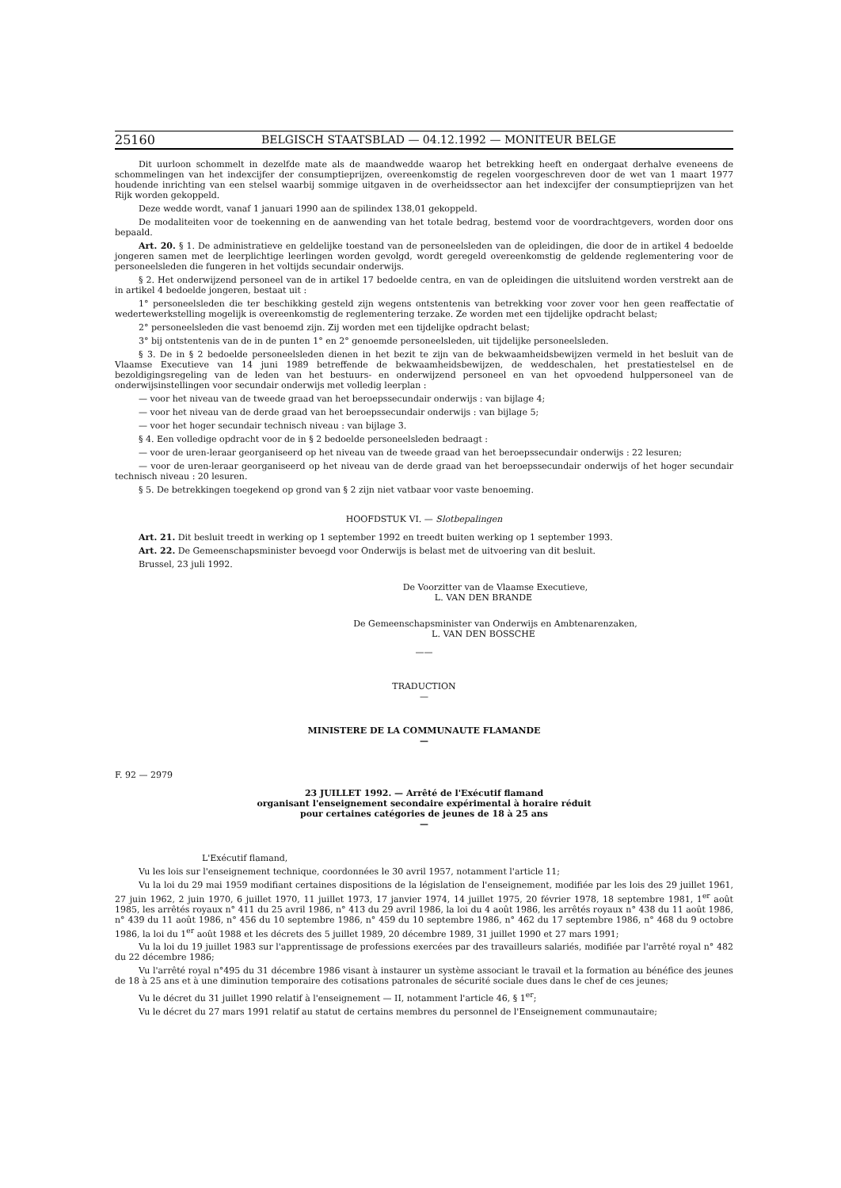25160 BELGISCH STAATSBLAD — 04.12.1992 — MONITEUR BELGE
Dit uurloon schommelt in dezelfde mate als de maandwedde waarop het betrekking heeft en ondergaat derhalve eveneens de schommelingen van het indexcijfer der consumptieprijzen, overeenkomstig de regelen voorgeschreven door de wet van 1 maart 1977 houdende inrichting van een stelsel waarbij sommige uitgaven in de overheidssector aan het indexcijfer der consumptieprijzen van het Rijk worden gekoppeld.
Deze wedde wordt, vanaf 1 januari 1990 aan de spilindex 138,01 gekoppeld.
De modaliteiten voor de toekenning en de aanwending van het totale bedrag, bestemd voor de voordrachtgevers, worden door ons bepaald.
Art. 20. § 1. De administratieve en geldelijke toestand van de personeelsleden van de opleidingen, die door de in artikel 4 bedoelde jongeren samen met de leerplichtige leerlingen worden gevolgd, wordt geregeld overeenkomstig de geldende reglementering voor de personeelsleden die fungeren in het voltijds secundair onderwijs.
§ 2. Het onderwijzend personeel van de in artikel 17 bedoelde centra, en van de opleidingen die uitsluitend worden verstrekt aan de in artikel 4 bedoelde jongeren, bestaat uit :
1° personeelsleden die ter beschikking gesteld zijn wegens ontstentenis van betrekking voor zover voor hen geen reaffectatie of wedertewerkstelling mogelijk is overeenkomstig de reglementering terzake. Ze worden met een tijdelijke opdracht belast;
2° personeelsleden die vast benoemd zijn. Zij worden met een tijdelijke opdracht belast;
3° bij ontstentenis van de in de punten 1° en 2° genoemde personeelsleden, uit tijdelijke personeelsleden.
§ 3. De in § 2 bedoelde personeelsleden dienen in het bezit te zijn van de bekwaamheidsbewijzen vermeld in het besluit van de Vlaamse Executieve van 14 juni 1989 betreffende de bekwaamheidsbewijzen, de weddeschalen, het prestatiestelsel en de bezoldigingsregeling van de leden van het bestuurs- en onderwijzend personeel en van het opvoedend hulppersoneel van de onderwijsinstellingen voor secundair onderwijs met volledig leerplan :
— voor het niveau van de tweede graad van het beroepssecundair onderwijs : van bijlage 4;
— voor het niveau van de derde graad van het beroepssecundair onderwijs : van bijlage 5;
— voor het hoger secundair technisch niveau : van bijlage 3.
§ 4. Een volledige opdracht voor de in § 2 bedoelde personeelsleden bedraagt :
— voor de uren-leraar georganiseerd op het niveau van de tweede graad van het beroepssecundair onderwijs : 22 lesuren;
— voor de uren-leraar georganiseerd op het niveau van de derde graad van het beroepssecundair onderwijs of het hoger secundair technisch niveau : 20 lesuren.
§ 5. De betrekkingen toegekend op grond van § 2 zijn niet vatbaar voor vaste benoeming.
HOOFDSTUK VI. — Slotbepalingen
Art. 21. Dit besluit treedt in werking op 1 september 1992 en treedt buiten werking op 1 september 1993.
Art. 22. De Gemeenschapsminister bevoegd voor Onderwijs is belast met de uitvoering van dit besluit.
Brussel, 23 juli 1992.
De Voorzitter van de Vlaamse Executieve,
L. VAN DEN BRANDE
De Gemeenschapsminister van Onderwijs en Ambtenarenzaken,
L. VAN DEN BOSSCHE
——
TRADUCTION
—
MINISTERE DE LA COMMUNAUTE FLAMANDE
—
F. 92 — 2979
23 JUILLET 1992. — Arrêté de l'Exécutif flamand
organisant l'enseignement secondaire expérimental à horaire réduit
pour certaines catégories de jeunes de 18 à 25 ans
—
L'Exécutif flamand,
Vu les lois sur l'enseignement technique, coordonnées le 30 avril 1957, notamment l'article 11;
Vu la loi du 29 mai 1959 modifiant certaines dispositions de la législation de l'enseignement, modifiée par les lois des 29 juillet 1961, 27 juin 1962, 2 juin 1970, 6 juillet 1970, 11 juillet 1973, 17 janvier 1974, 14 juillet 1975, 20 février 1978, 18 septembre 1981, 1<sup>er</sup> août 1985, les arrêtés royaux n° 411 du 25 avril 1986, n° 413 du 29 avril 1986, la loi du 4 août 1986, les arrêtés royaux n° 438 du 11 août 1986, n° 439 du 11 août 1986, n° 456 du 10 septembre 1986, n° 459 du 10 septembre 1986, n° 462 du 17 septembre 1986, n° 468 du 9 octobre 1986, la loi du 1<sup>er</sup> août 1988 et les décrets des 5 juillet 1989, 20 décembre 1989, 31 juillet 1990 et 27 mars 1991;
Vu la loi du 19 juillet 1983 sur l'apprentissage de professions exercées par des travailleurs salariés, modifiée par l'arrêté royal n° 482 du 22 décembre 1986;
Vu l'arrêté royal n°495 du 31 décembre 1986 visant à instaurer un système associant le travail et la formation au bénéfice des jeunes de 18 à 25 ans et à une diminution temporaire des cotisations patronales de sécurité sociale dues dans le chef de ces jeunes;
Vu le décret du 31 juillet 1990 relatif à l'enseignement — II, notamment l'article 46, § 1<sup>er</sup>;
Vu le décret du 27 mars 1991 relatif au statut de certains membres du personnel de l'Enseignement communautaire;